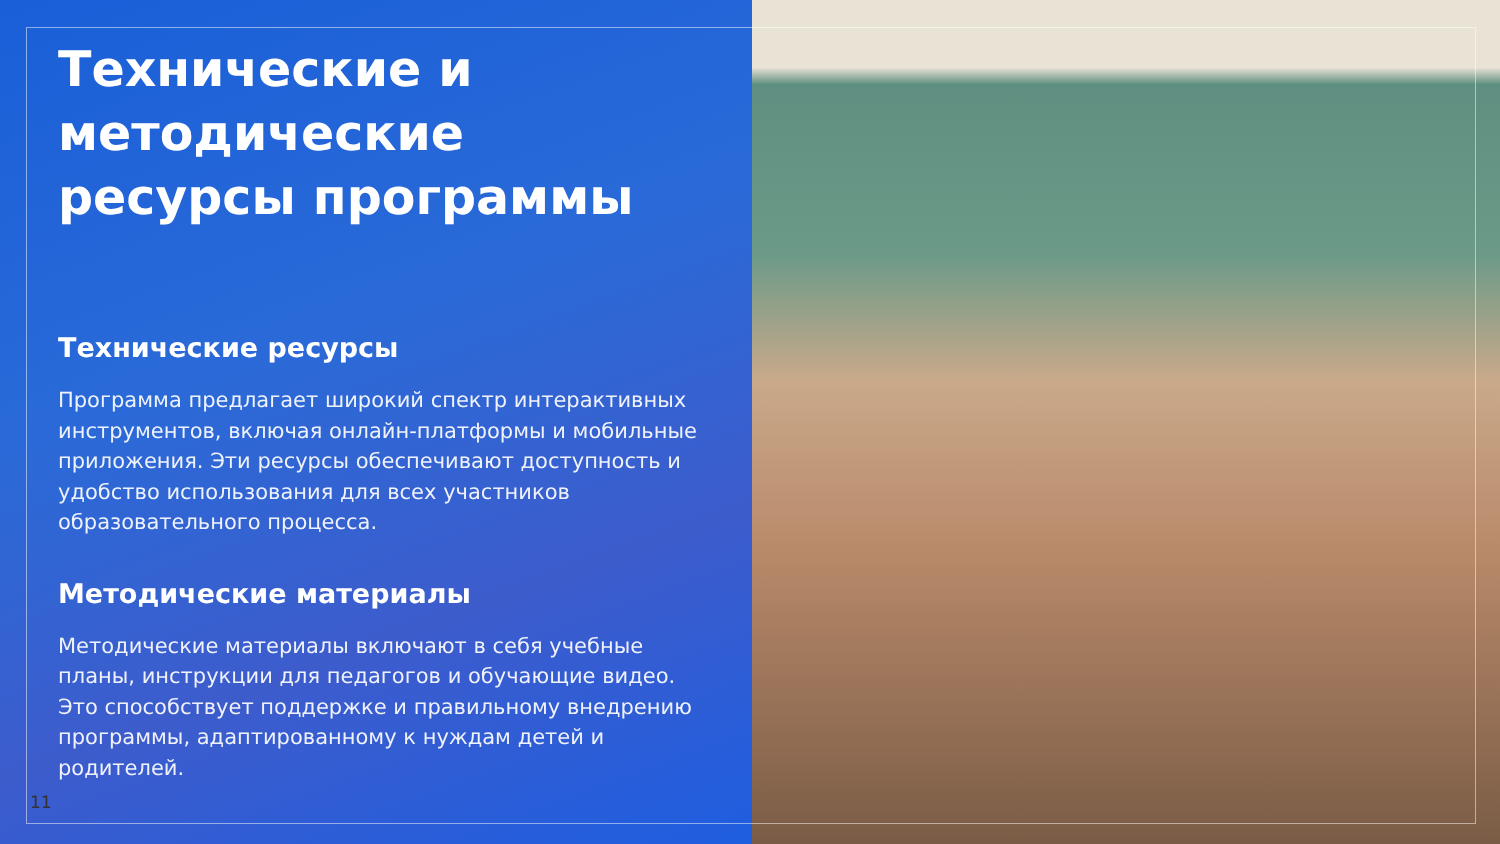Технические и методические ресурсы программы
Технические ресурсы
Программа предлагает широкий спектр интерактивных инструментов, включая онлайн-платформы и мобильные приложения. Эти ресурсы обеспечивают доступность и удобство использования для всех участников образовательного процесса.
Методические материалы
Методические материалы включают в себя учебные планы, инструкции для педагогов и обучающие видео. Это способствует поддержке и правильному внедрению программы, адаптированному к нуждам детей и родителей.
11